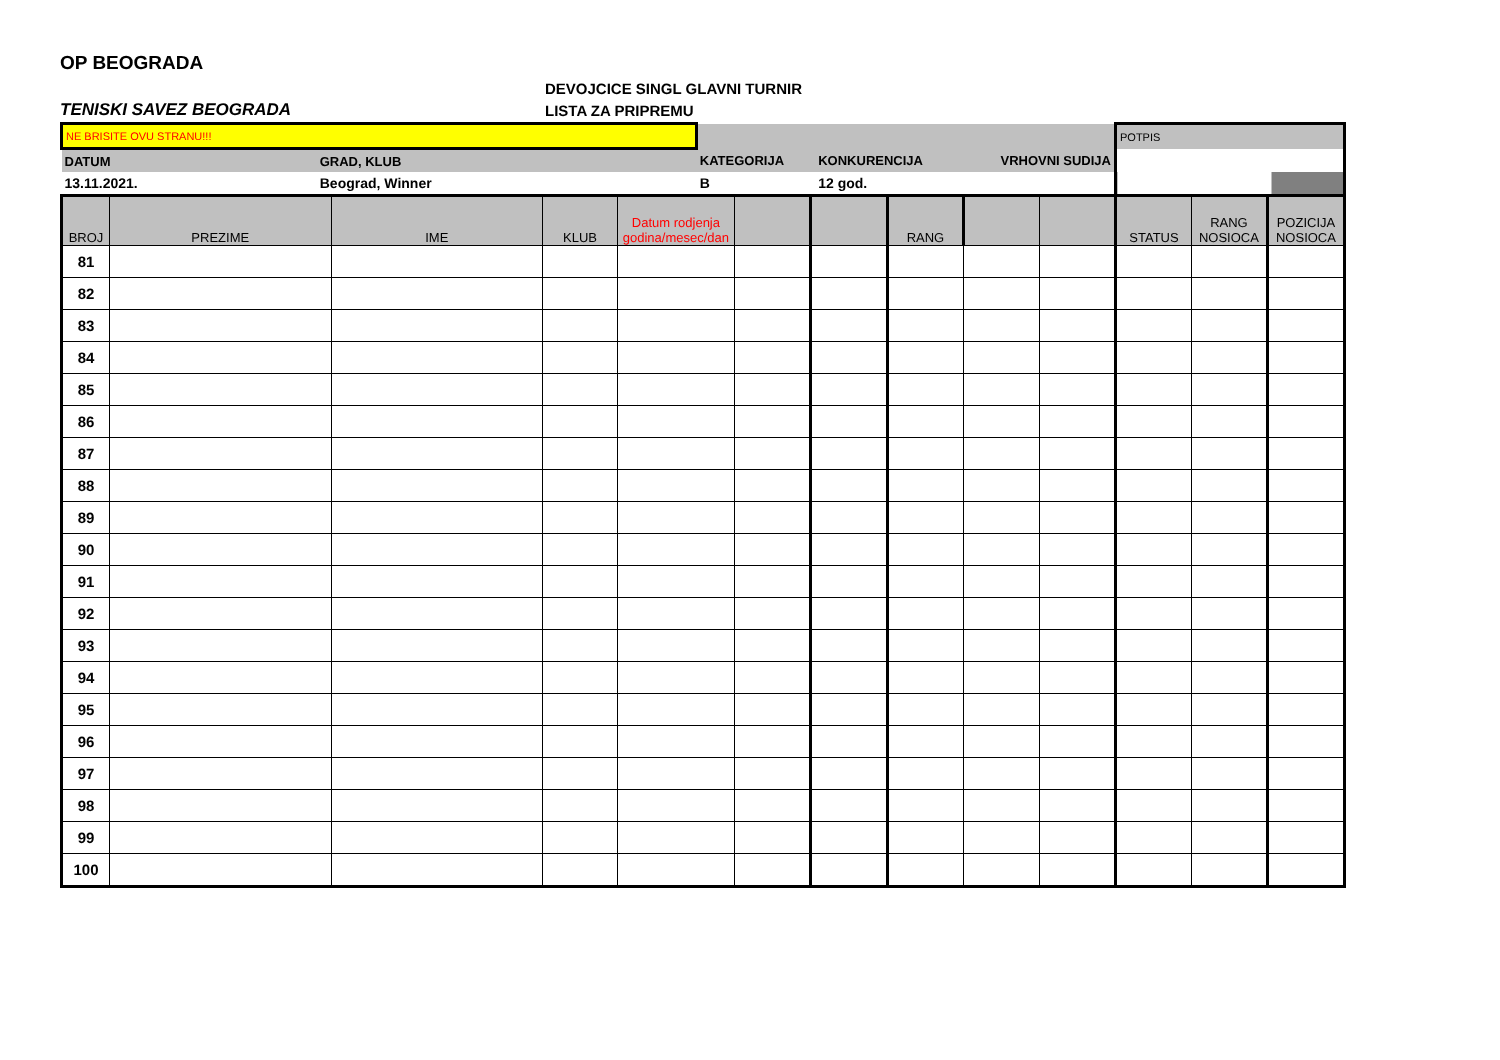OP BEOGRADA
TENISKI SAVEZ BEOGRADA
DEVOJCICE SINGL GLAVNI TURNIR
LISTA ZA PRIPREMU
| NE BRISITE OVU STRANU!!! | | | | | POTPIS |
| DATUM | GRAD, KLUB | KATEGORIJA | KONKURENCIJA | VRHOVNI SUDIJA | |
| 13.11.2021. | Beograd, Winner | B | 12 god. | | |
| BROJ | PREZIME | IME | KLUB | Datum rodjenja godina/mesec/dan | | | RANG | | | STATUS | RANG NOSIOCA | POZICIJA NOSIOCA |
| --- | --- | --- | --- | --- | --- | --- | --- | --- | --- | --- | --- | --- |
| 81 | | | | | | | | | | | | |
| 82 | | | | | | | | | | | | |
| 83 | | | | | | | | | | | | |
| 84 | | | | | | | | | | | | |
| 85 | | | | | | | | | | | | |
| 86 | | | | | | | | | | | | |
| 87 | | | | | | | | | | | | |
| 88 | | | | | | | | | | | | |
| 89 | | | | | | | | | | | | |
| 90 | | | | | | | | | | | | |
| 91 | | | | | | | | | | | | |
| 92 | | | | | | | | | | | | |
| 93 | | | | | | | | | | | | |
| 94 | | | | | | | | | | | | |
| 95 | | | | | | | | | | | | |
| 96 | | | | | | | | | | | | |
| 97 | | | | | | | | | | | | |
| 98 | | | | | | | | | | | | |
| 99 | | | | | | | | | | | | |
| 100 | | | | | | | | | | | | |